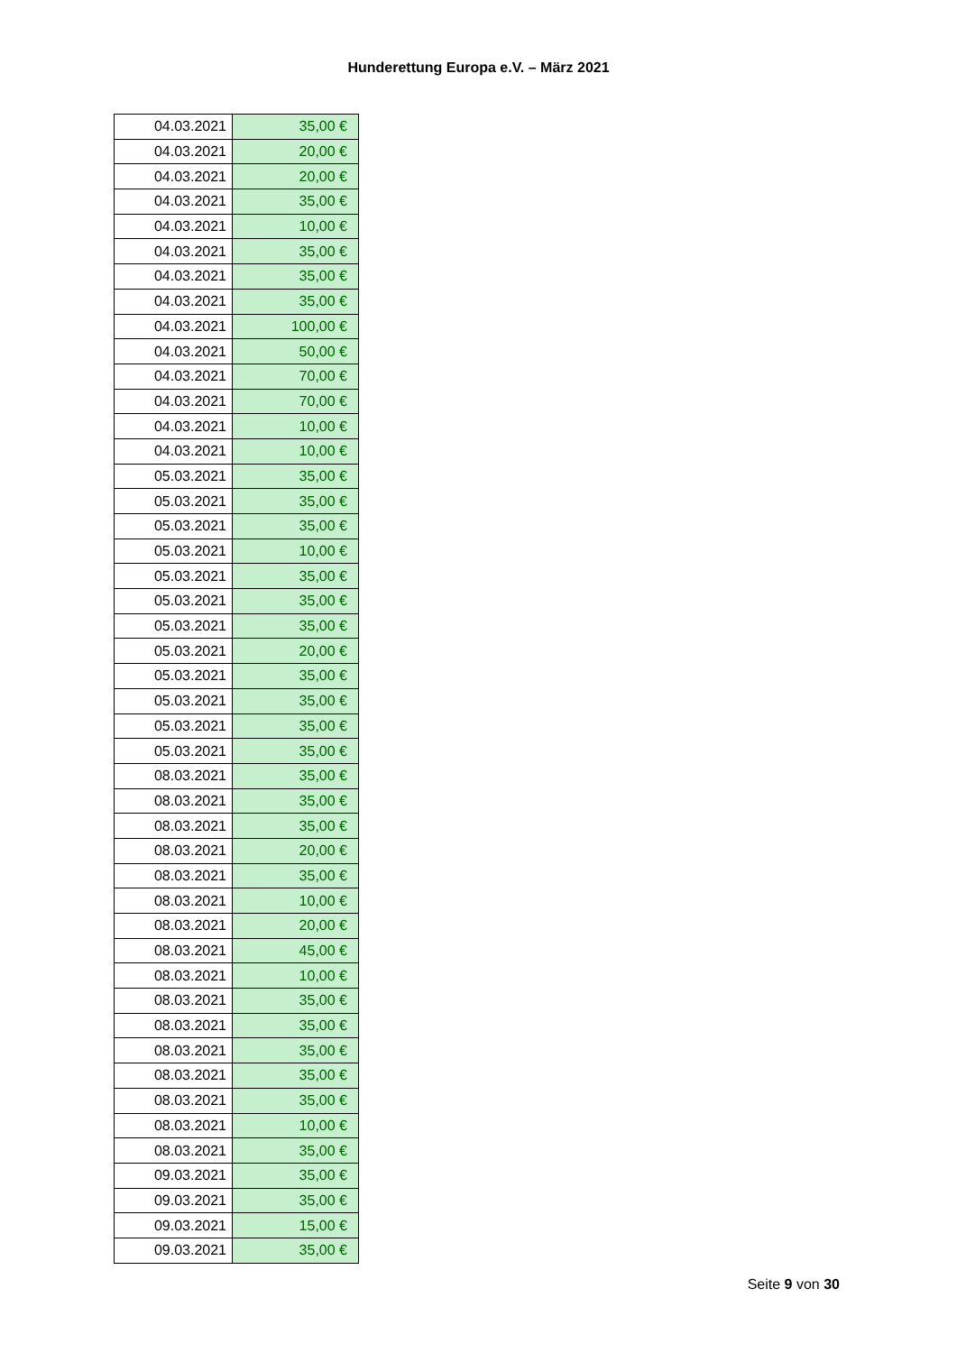Hunderettung Europa e.V. – März 2021
| 04.03.2021 | 35,00 € |
| 04.03.2021 | 20,00 € |
| 04.03.2021 | 20,00 € |
| 04.03.2021 | 35,00 € |
| 04.03.2021 | 10,00 € |
| 04.03.2021 | 35,00 € |
| 04.03.2021 | 35,00 € |
| 04.03.2021 | 35,00 € |
| 04.03.2021 | 100,00 € |
| 04.03.2021 | 50,00 € |
| 04.03.2021 | 70,00 € |
| 04.03.2021 | 70,00 € |
| 04.03.2021 | 10,00 € |
| 04.03.2021 | 10,00 € |
| 05.03.2021 | 35,00 € |
| 05.03.2021 | 35,00 € |
| 05.03.2021 | 35,00 € |
| 05.03.2021 | 10,00 € |
| 05.03.2021 | 35,00 € |
| 05.03.2021 | 35,00 € |
| 05.03.2021 | 35,00 € |
| 05.03.2021 | 20,00 € |
| 05.03.2021 | 35,00 € |
| 05.03.2021 | 35,00 € |
| 05.03.2021 | 35,00 € |
| 05.03.2021 | 35,00 € |
| 08.03.2021 | 35,00 € |
| 08.03.2021 | 35,00 € |
| 08.03.2021 | 35,00 € |
| 08.03.2021 | 20,00 € |
| 08.03.2021 | 35,00 € |
| 08.03.2021 | 10,00 € |
| 08.03.2021 | 20,00 € |
| 08.03.2021 | 45,00 € |
| 08.03.2021 | 10,00 € |
| 08.03.2021 | 35,00 € |
| 08.03.2021 | 35,00 € |
| 08.03.2021 | 35,00 € |
| 08.03.2021 | 35,00 € |
| 08.03.2021 | 35,00 € |
| 08.03.2021 | 10,00 € |
| 08.03.2021 | 35,00 € |
| 09.03.2021 | 35,00 € |
| 09.03.2021 | 35,00 € |
| 09.03.2021 | 15,00 € |
| 09.03.2021 | 35,00 € |
Seite 9 von 30